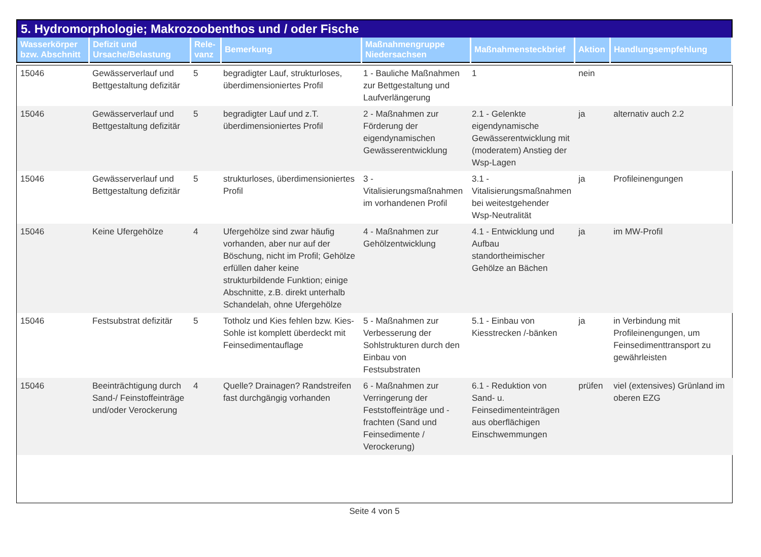5. Hydromorphologie; Makrozoobenthos und / oder Fische
| Wasserkörper bzw. Abschnitt | Defizit und Ursache/Belastung | Rele-vanz | Bemerkung | Maßnahmengruppe Niedersachsen | Maßnahmensteckbrief | Aktion | Handlungsempfehlung |
| --- | --- | --- | --- | --- | --- | --- | --- |
| 15046 | Gewässerverlauf und Bettgestaltung defizitär | 5 | begradigter Lauf, strukturloses, überdimensioniertes Profil | 1 - Bauliche Maßnahmen zur Bettgestaltung und Laufverlängerung | 1 | nein | |
| 15046 | Gewässerverlauf und Bettgestaltung defizitär | 5 | begradigter Lauf und z.T. überdimensioniertes Profil | 2 - Maßnahmen zur Förderung der eigendynamischen Gewässerentwicklung | 2.1 - Gelenkte eigendynamische Gewässerentwicklung mit (moderatem) Anstieg der Wsp-Lagen | ja | alternativ auch 2.2 |
| 15046 | Gewässerverlauf und Bettgestaltung defizitär | 5 | strukturloses, überdimensioniertes Profil | 3 - Vitalisierungsmaßnahmen im vorhandenen Profil | 3.1 - Vitalisierungsmaßnahmen bei weitestgehender Wsp-Neutralität | ja | Profileinengungen |
| 15046 | Keine Ufergehölze | 4 | Ufergehölze sind zwar häufig vorhanden, aber nur auf der Böschung, nicht im Profil; Gehölze erfüllen daher keine strukturbildende Funktion; einige Abschnitte, z.B. direkt unterhalb Schandelah, ohne Ufergehölze | 4 - Maßnahmen zur Gehölzentwicklung | 4.1 - Entwicklung und Aufbau standortheimischer Gehölze an Bächen | ja | im MW-Profil |
| 15046 | Festsubstrat defizitär | 5 | Totholz und Kies fehlen bzw. Kies-Sohle ist komplett überdeckt mit Feinsedimentauflage | 5 - Maßnahmen zur Verbesserung der Sohlstrukturen durch den Einbau von Festsubstraten | 5.1 - Einbau von Kiesstrecken /-bänken | ja | in Verbindung mit Profileinengungen, um Feinsedimenttransport zu gewährleisten |
| 15046 | Beeinträchtigung durch Sand-/ Feinstoffeinträge und/oder Verockerung | 4 | Quelle? Drainagen? Randstreifen fast durchgängig vorhanden | 6 - Maßnahmen zur Verringerung der Feststoffeinträge und -frachten (Sand und Feinsedimente / Verockerung) | 6.1 - Reduktion von Sand- u. Feinsedimenteinträgen aus oberflächigen Einschwemmungen | prüfen | viel (extensives) Grünland im oberen EZG |
Seite 4 von 5